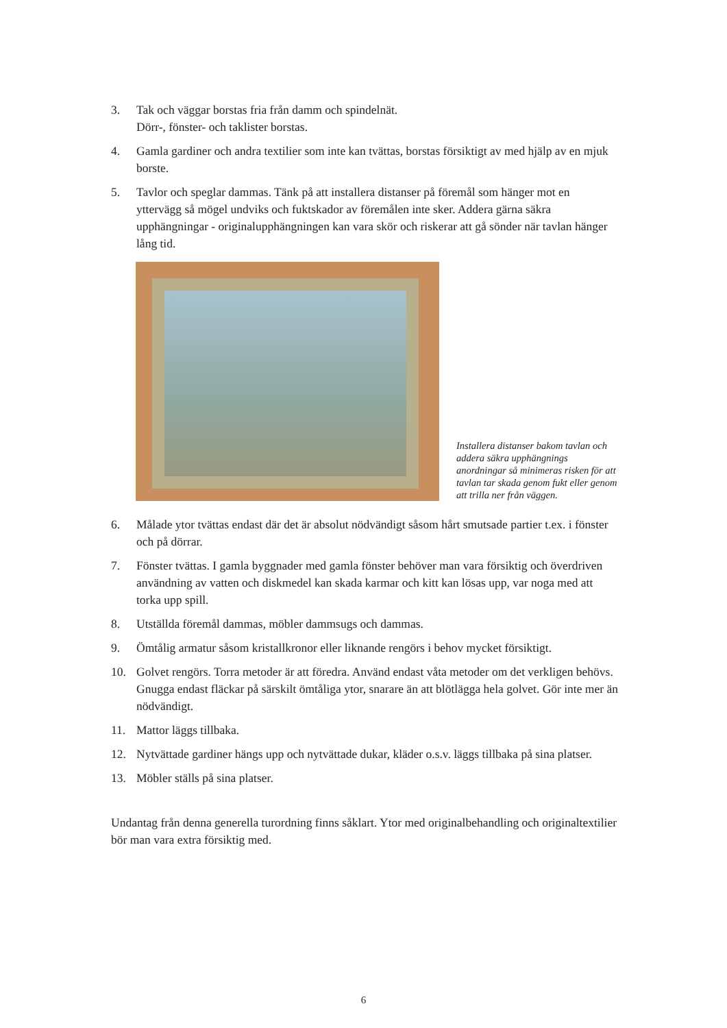3. Tak och väggar borstas fria från damm och spindelnät.
Dörr-, fönster- och taklister borstas.
4. Gamla gardiner och andra textilier som inte kan tvättas, borstas försiktigt av med hjälp av en mjuk borste.
5. Tavlor och speglar dammas. Tänk på att installera distanser på föremål som hänger mot en yttervägg så mögel undviks och fuktskador av föremålen inte sker. Addera gärna säkra upphängningar - originalupphängningen kan vara skör och riskerar att gå sönder när tavlan hänger lång tid.
Installera distanser bakom tavlan och addera säkra upphängnings anordningar så minimeras risken för att tavlan tar skada genom fukt eller genom att trilla ner från väggen.
6. Målade ytor tvättas endast där det är absolut nödvändigt såsom hårt smutsade partier t.ex. i fönster och på dörrar.
7. Fönster tvättas. I gamla byggnader med gamla fönster behöver man vara försiktig och överdriven användning av vatten och diskmedel kan skada karmar och kitt kan lösas upp, var noga med att torka upp spill.
8. Utställda föremål dammas, möbler dammsugs och dammas.
9. Ömtålig armatur såsom kristallkronor eller liknande rengörs i behov mycket försiktigt.
10. Golvet rengörs. Torra metoder är att föredra. Använd endast våta metoder om det verkligen behövs. Gnugga endast fläckar på särskilt ömtåliga ytor, snarare än att blötlägga hela golvet. Gör inte mer än nödvändigt.
11. Mattor läggs tillbaka.
12. Nytvättade gardiner hängs upp och nytvättade dukar, kläder o.s.v. läggs tillbaka på sina platser.
13. Möbler ställs på sina platser.
Undantag från denna generella turordning finns såklart. Ytor med originalbehandling och originaltextilier bör man vara extra försiktig med.
6